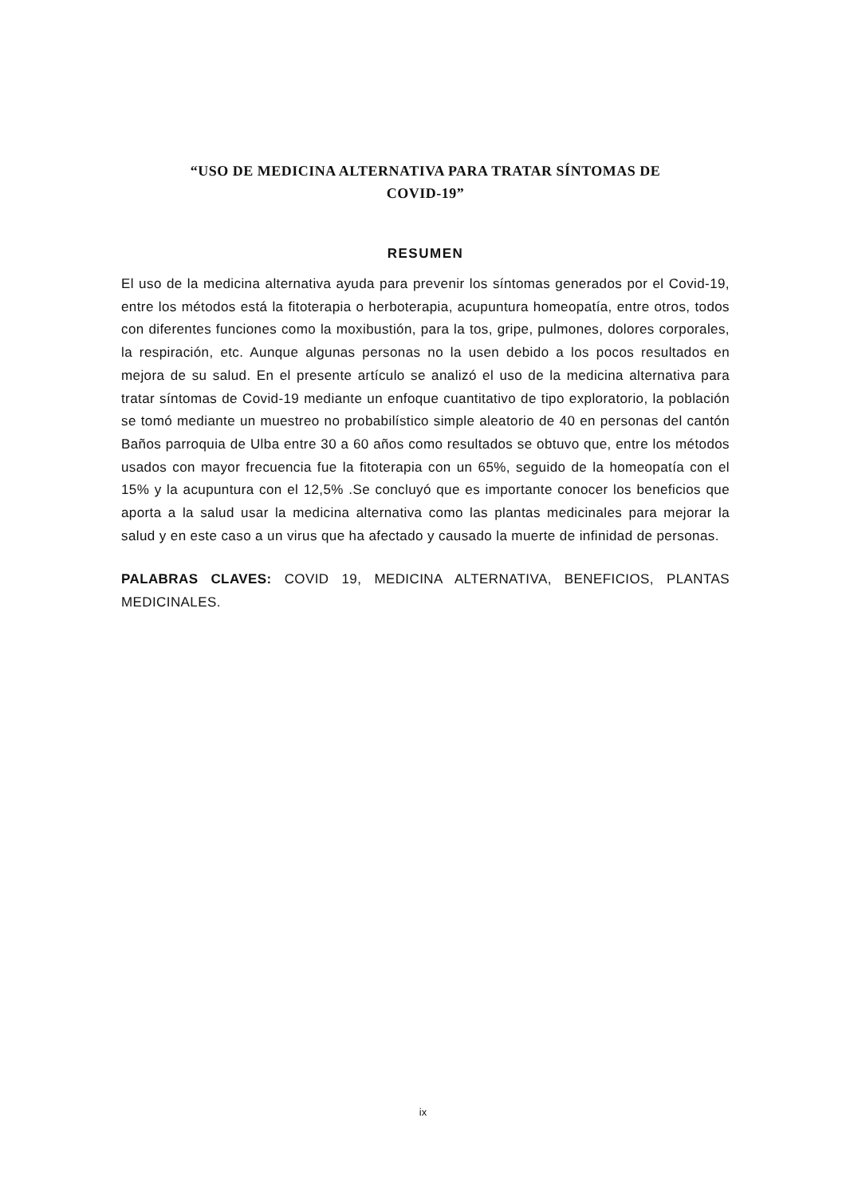“USO DE MEDICINA ALTERNATIVA PARA TRATAR SÍNTOMAS DE
COVID-19”
RESUMEN
El uso de la medicina alternativa ayuda para prevenir los síntomas generados por el Covid-19, entre los métodos está la fitoterapia o herboterapia, acupuntura homeopatía, entre otros, todos con diferentes funciones como la moxibustión, para la tos, gripe, pulmones, dolores corporales, la respiración, etc. Aunque algunas personas no la usen debido a los pocos resultados en mejora de su salud. En el presente artículo se analizó el uso de la medicina alternativa para tratar síntomas de Covid-19 mediante un enfoque cuantitativo de tipo exploratorio, la población se tomó mediante un muestreo no probabilístico simple aleatorio de 40 en personas del cantón Baños parroquia de Ulba entre 30 a 60 años como resultados se obtuvo que, entre los métodos usados con mayor frecuencia fue la fitoterapia con un 65%, seguido de la homeopatía con el 15% y la acupuntura con el 12,5% .Se concluyó que es importante conocer los beneficios que aporta a la salud usar la medicina alternativa como las plantas medicinales para mejorar la salud y en este caso a un virus que ha afectado y causado la muerte de infinidad de personas.
PALABRAS CLAVES: COVID 19, MEDICINA ALTERNATIVA, BENEFICIOS, PLANTAS MEDICINALES.
ix